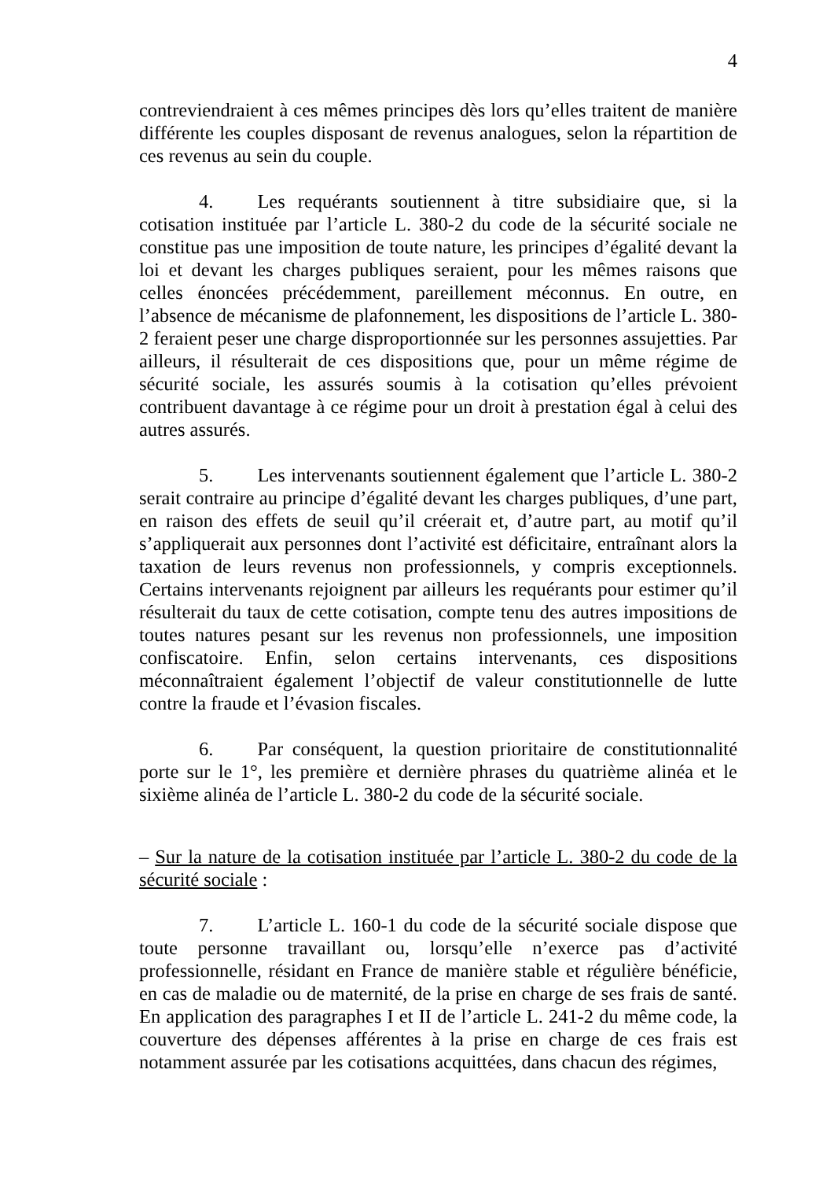4
contreviendraient à ces mêmes principes dès lors qu’elles traitent de manière différente les couples disposant de revenus analogues, selon la répartition de ces revenus au sein du couple.
4. Les requérants soutiennent à titre subsidiaire que, si la cotisation instituée par l’article L. 380-2 du code de la sécurité sociale ne constitue pas une imposition de toute nature, les principes d’égalité devant la loi et devant les charges publiques seraient, pour les mêmes raisons que celles énoncées précédemment, pareillement méconnus. En outre, en l’absence de mécanisme de plafonnement, les dispositions de l’article L. 380-2 feraient peser une charge disproportionnée sur les personnes assujetties. Par ailleurs, il résulterait de ces dispositions que, pour un même régime de sécurité sociale, les assurés soumis à la cotisation qu’elles prévoient contribuent davantage à ce régime pour un droit à prestation égal à celui des autres assurés.
5. Les intervenants soutiennent également que l’article L. 380-2 serait contraire au principe d’égalité devant les charges publiques, d’une part, en raison des effets de seuil qu’il créerait et, d’autre part, au motif qu’il s’appliquerait aux personnes dont l’activité est déficitaire, entraînant alors la taxation de leurs revenus non professionnels, y compris exceptionnels. Certains intervenants rejoignent par ailleurs les requérants pour estimer qu’il résulterait du taux de cette cotisation, compte tenu des autres impositions de toutes natures pesant sur les revenus non professionnels, une imposition confiscatoire. Enfin, selon certains intervenants, ces dispositions méconnaîtraient également l’objectif de valeur constitutionnelle de lutte contre la fraude et l’évasion fiscales.
6. Par conséquent, la question prioritaire de constitutionnalité porte sur le 1°, les première et dernière phrases du quatrième alinéa et le sixième alinéa de l’article L. 380-2 du code de la sécurité sociale.
– Sur la nature de la cotisation instituée par l’article L. 380-2 du code de la sécurité sociale :
7. L’article L. 160-1 du code de la sécurité sociale dispose que toute personne travaillant ou, lorsqu’elle n’exerce pas d’activité professionnelle, résidant en France de manière stable et régulière bénéficie, en cas de maladie ou de maternité, de la prise en charge de ses frais de santé. En application des paragraphes I et II de l’article L. 241-2 du même code, la couverture des dépenses afférentes à la prise en charge de ces frais est notamment assurée par les cotisations acquittées, dans chacun des régimes,